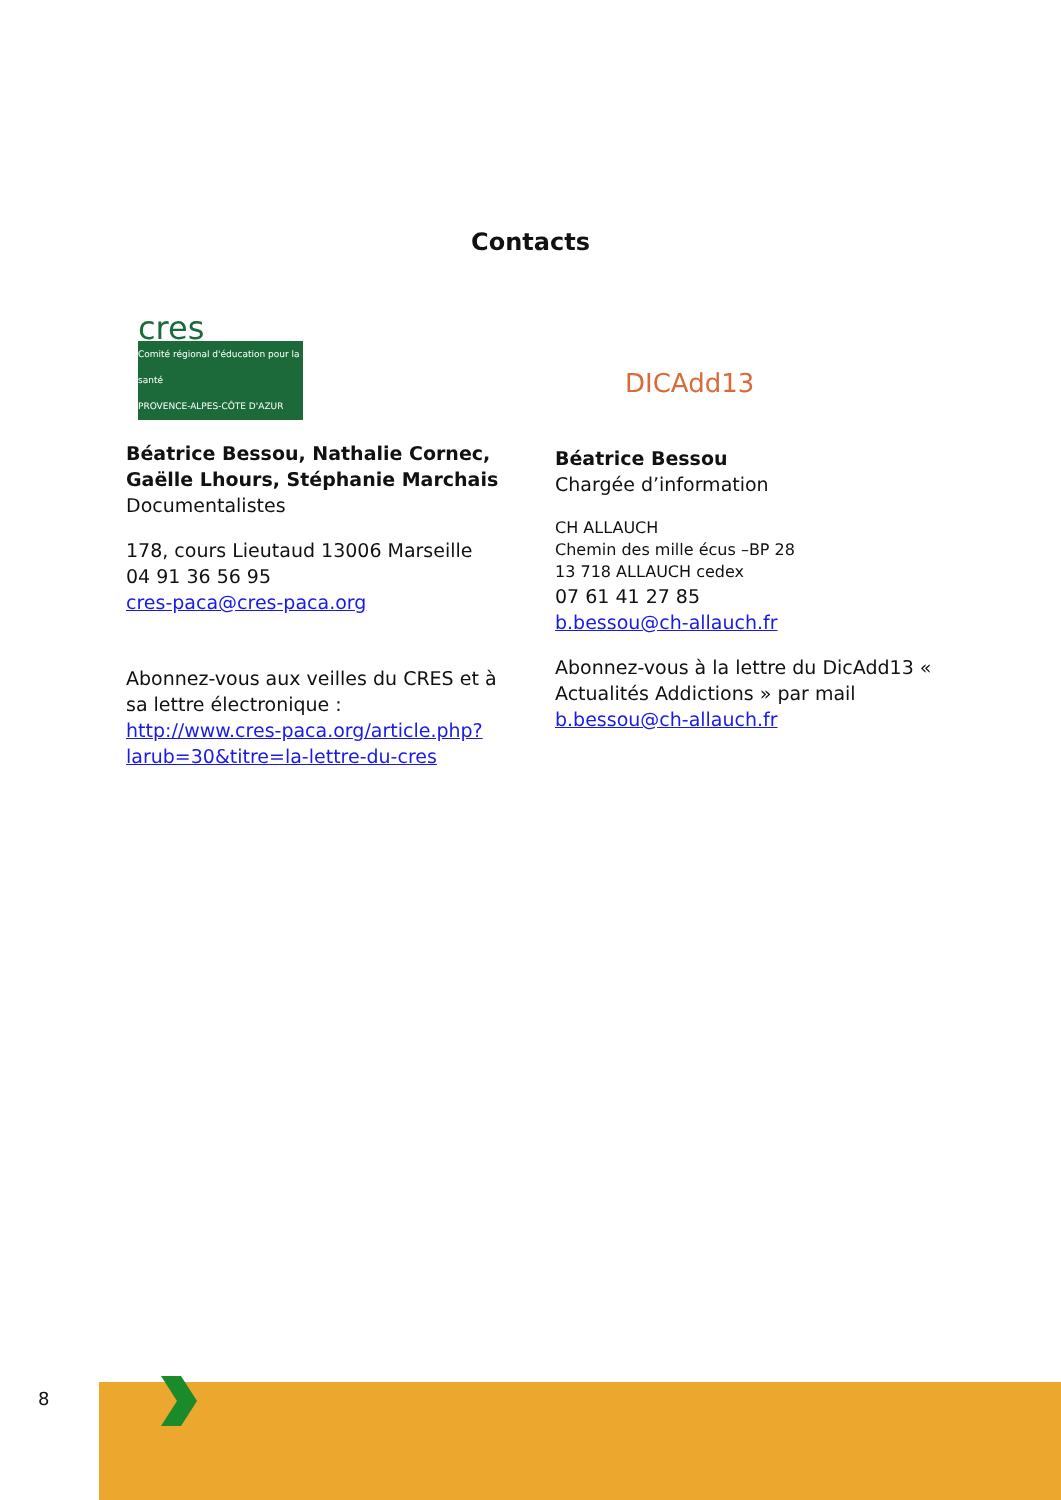Contacts
cres
Comité régional d'éducation pour la santé
PROVENCE-ALPES-CÔTE D'AZUR
Béatrice Bessou, Nathalie Cornec, Gaëlle Lhours, Stéphanie Marchais
Documentalistes
178, cours Lieutaud 13006 Marseille
04 91 36 56 95
cres-paca@cres-paca.org
Abonnez-vous aux veilles du CRES et à sa lettre électronique :
http://www.cres-paca.org/article.php?larub=30&titre=la-lettre-du-cres
DICAdd13
Béatrice Bessou
Chargée d’information
CH ALLAUCH
Chemin des mille écus –BP 28
13 718 ALLAUCH cedex
07 61 41 27 85
b.bessou@ch-allauch.fr
Abonnez-vous à la lettre du DicAdd13 « Actualités Addictions » par mail b.bessou@ch-allauch.fr
8